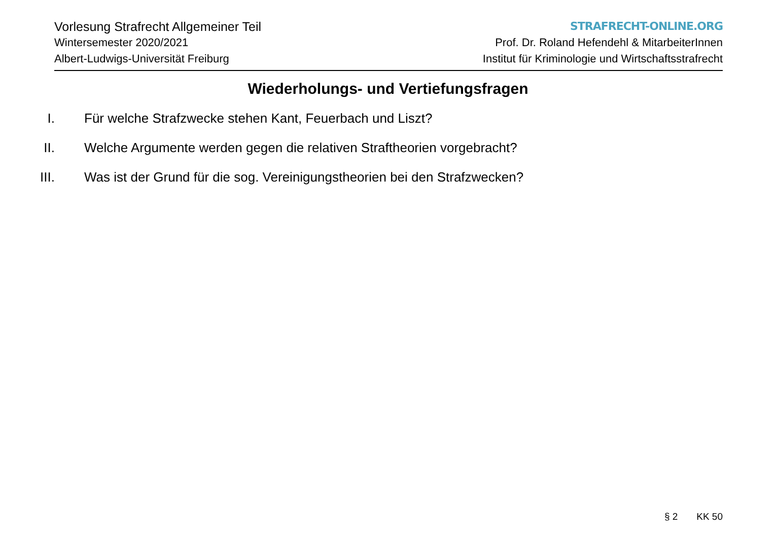Vorlesung Strafrecht Allgemeiner Teil
Wintersemester 2020/2021
Albert-Ludwigs-Universität Freiburg
STRAFRECHT-ONLINE.ORG
Prof. Dr. Roland Hefendehl & MitarbeiterInnen
Institut für Kriminologie und Wirtschaftsstrafrecht
Wiederholungs- und Vertiefungsfragen
I. Für welche Strafzwecke stehen Kant, Feuerbach und Liszt?
II. Welche Argumente werden gegen die relativen Straftheorien vorgebracht?
III. Was ist der Grund für die sog. Vereinigungstheorien bei den Strafzwecken?
§ 2 KK 50